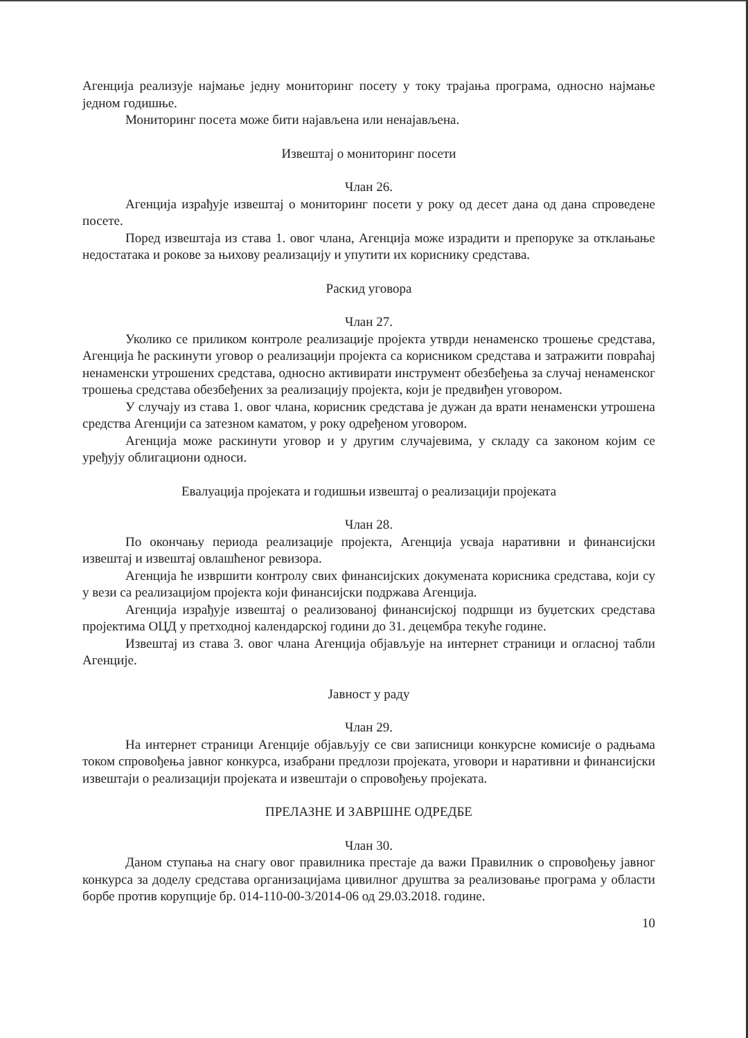Агенција реализује најмање једну мониторинг посету у току трајања програма, односно најмање једном годишње.
Мониторинг посета може бити најављена или ненајављена.
Извештај о мониторинг посети
Члан 26.
Агенција израђује извештај о мониторинг посети у року од десет дана од дана спроведене посете.
Поред извештаја из става 1. овог члана, Агенција може израдити и препоруке за отклањање недостатака и рокове за њихову реализацију и упутити их кориснику средстава.
Раскид уговора
Члан 27.
Уколико се приликом контроле реализације пројекта утврди ненаменско трошење средстава, Агенција ће раскинути уговор о реализацији пројекта са корисником средстава и затражити повраћај ненаменски утрошених средстава, односно активирати инструмент обезбеђења за случај ненаменског трошења средстава обезбеђених за реализацију пројекта, који је предвиђен уговором.
У случају из става 1. овог члана, корисник средстава је дужан да врати ненаменски утрошена средства Агенцији са затезном каматом, у року одређеном уговором.
Агенција може раскинути уговор и у другим случајевима, у складу са законом којим се уређују облигациони односи.
Евалуација пројеката и годишњи извештај о реализацији пројеката
Члан 28.
По окончању периода реализације пројекта, Агенција усваја наративни и финансијски извештај и извештај овлашћеног ревизора.
Агенција ће извршити контролу свих финансијских докумената корисника средстава, који су у вези са реализацијом пројекта који финансијски подржава Агенција.
Агенција израђује извештај о реализованој финансијској подршци из буџетских средстава пројектима ОЦД у претходној календарској години до 31. децембра текуће године.
Извештај из става 3. овог члана Агенција објављује на интернет страници и огласној табли Агенције.
Јавност у раду
Члан 29.
На интернет страници Агенције објављују се сви записници конкурсне комисије о радњама током спровођења јавног конкурса, изабрани предлози пројеката, уговори и наративни и финансијски извештаји о реализацији пројеката и извештаји о спровођењу пројеката.
ПРЕЛАЗНЕ И ЗАВРШНЕ ОДРЕДБЕ
Члан 30.
Даном ступања на снагу овог правилника престаје да важи Правилник о спровођењу јавног конкурса за доделу средстава организацијама цивилног друштва за реализовање програма у области борбе против корупције бр. 014-110-00-3/2014-06 од 29.03.2018. године.
10